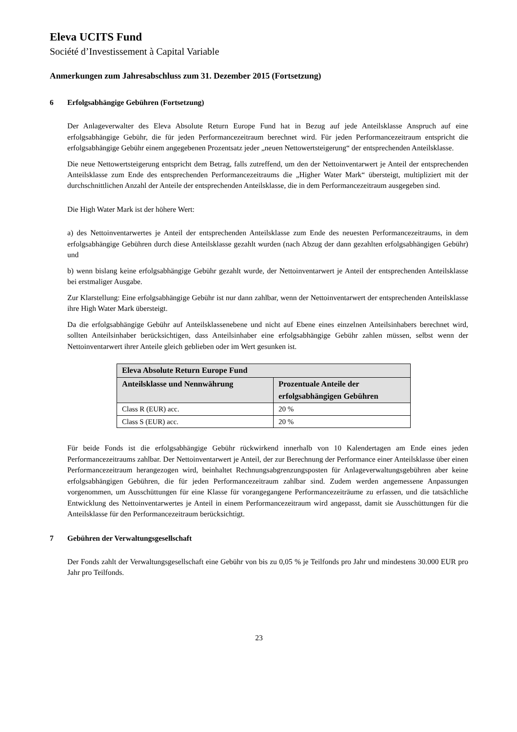Eleva UCITS Fund
Société d’Investissement à Capital Variable
Anmerkungen zum Jahresabschluss zum 31. Dezember 2015 (Fortsetzung)
6 Erfolgsabhängige Gebühren (Fortsetzung)
Der Anlageverwalter des Eleva Absolute Return Europe Fund hat in Bezug auf jede Anteilsklasse Anspruch auf eine erfolgsabhängige Gebühr, die für jeden Performancezeitraum berechnet wird. Für jeden Performancezeitraum entspricht die erfolgsabhängige Gebühr einem angegebenen Prozentsatz jeder „neuen Nettowertsteigerung“ der entsprechenden Anteilsklasse.
Die neue Nettowertsteigerung entspricht dem Betrag, falls zutreffend, um den der Nettoinventarwert je Anteil der entsprechenden Anteilsklasse zum Ende des entsprechenden Performancezeitraums die „Higher Water Mark“ übersteigt, multipliziert mit der durchschnittlichen Anzahl der Anteile der entsprechenden Anteilsklasse, die in dem Performancezeitraum ausgegeben sind.
Die High Water Mark ist der höhere Wert:
a) des Nettoinventarwertes je Anteil der entsprechenden Anteilsklasse zum Ende des neuesten Performancezeitraums, in dem erfolgsabhängige Gebühren durch diese Anteilsklasse gezahlt wurden (nach Abzug der dann gezahlten erfolgsabhängigen Gebühr) und
b) wenn bislang keine erfolgsabhängige Gebühr gezahlt wurde, der Nettoinventarwert je Anteil der entsprechenden Anteilsklasse bei erstmaliger Ausgabe.
Zur Klarstellung: Eine erfolgsabhängige Gebühr ist nur dann zahlbar, wenn der Nettoinventarwert der entsprechenden Anteilsklasse ihre High Water Mark übersteigt.
Da die erfolgsabhängige Gebühr auf Anteilsklassenebene und nicht auf Ebene eines einzelnen Anteilsinhabers berechnet wird, sollten Anteilsinhaber berücksichtigen, dass Anteilsinhaber eine erfolgsabhängige Gebühr zahlen müssen, selbst wenn der Nettoinventarwert ihrer Anteile gleich geblieben oder im Wert gesunken ist.
| Eleva Absolute Return Europe Fund | |
| --- | --- |
| Anteilsklasse und Nennwährung | Prozentuale Anteile der erfolgsabhängigen Gebühren |
| Class R (EUR) acc. | 20 % |
| Class S (EUR) acc. | 20 % |
Für beide Fonds ist die erfolgsabhängige Gebühr rückwirkend innerhalb von 10 Kalendertagen am Ende eines jeden Performancezeitraums zahlbar. Der Nettoinventarwert je Anteil, der zur Berechnung der Performance einer Anteilsklasse über einen Performancezeitraum herangezogen wird, beinhaltet Rechnungsabgrenzungsposten für Anlageverwaltungsgebühren aber keine erfolgsabhängigen Gebühren, die für jeden Performancezeitraum zahlbar sind. Zudem werden angemessene Anpassungen vorgenommen, um Ausschüttungen für eine Klasse für vorangegangene Performancezeiträume zu erfassen, und die tatsächliche Entwicklung des Nettoinventarwertes je Anteil in einem Performancezeitraum wird angepasst, damit sie Ausschüttungen für die Anteilsklasse für den Performancezeitraum berücksichtigt.
7 Gebühren der Verwaltungsgesellschaft
Der Fonds zahlt der Verwaltungsgesellschaft eine Gebühr von bis zu 0,05 % je Teilfonds pro Jahr und mindestens 30.000 EUR pro Jahr pro Teilfonds.
23